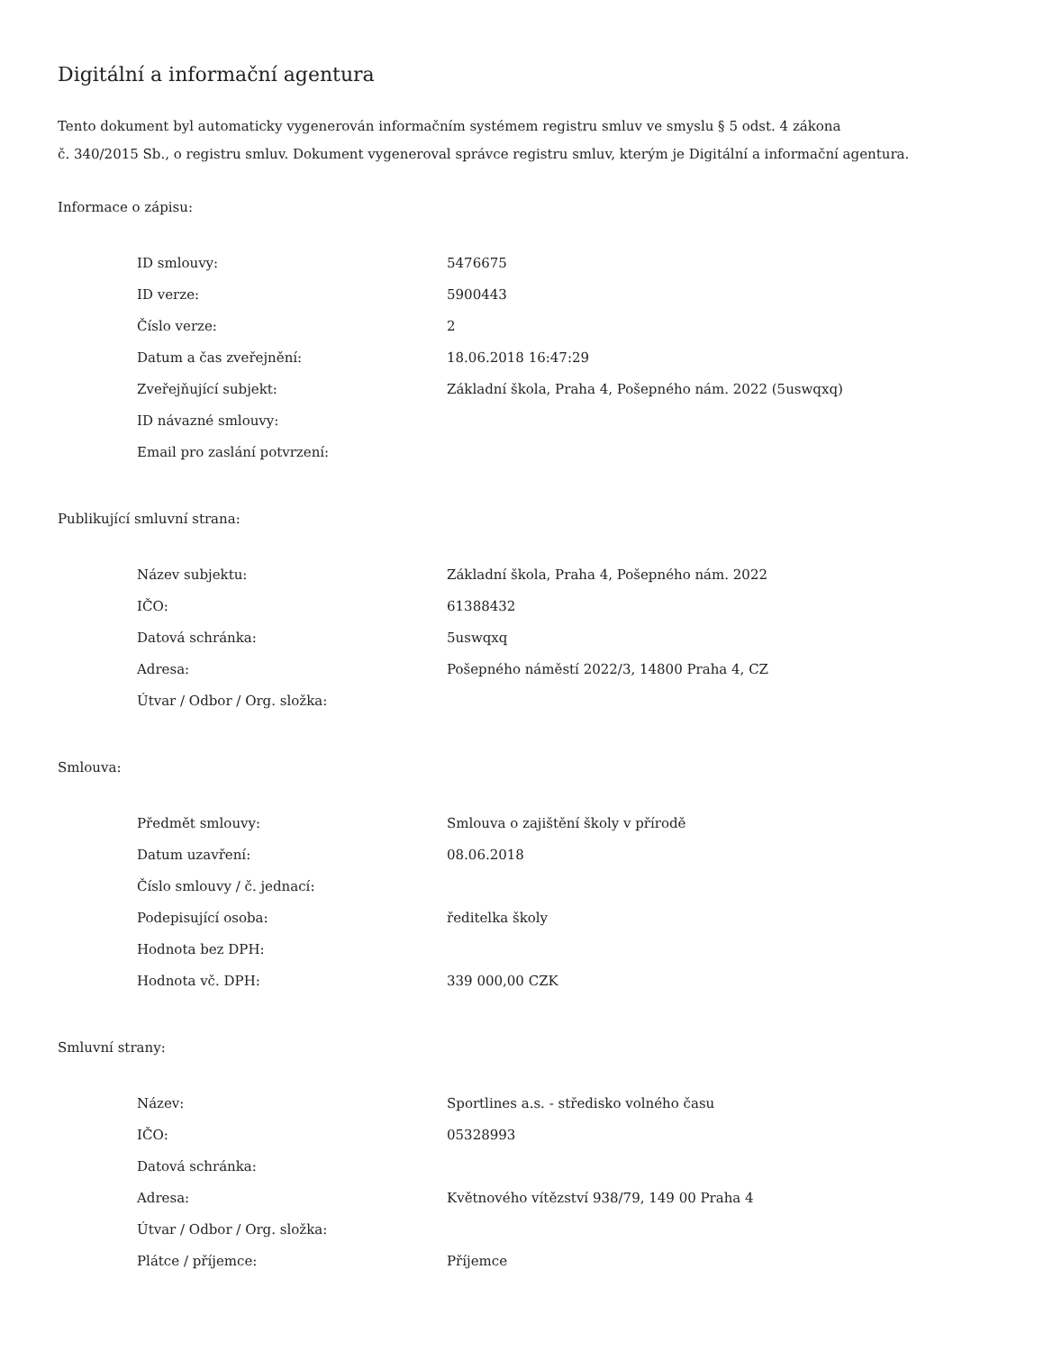Digitální a informační agentura
Tento dokument byl automaticky vygenerován informačním systémem registru smluv ve smyslu § 5 odst. 4 zákona
č. 340/2015 Sb., o registru smluv. Dokument vygeneroval správce registru smluv, kterým je Digitální a informační agentura.
Informace o zápisu:
| ID smlouvy: | 5476675 |
| ID verze: | 5900443 |
| Číslo verze: | 2 |
| Datum a čas zveřejnění: | 18.06.2018 16:47:29 |
| Zveřejňující subjekt: | Základní škola, Praha 4, Pošepného nám. 2022 (5uswqxq) |
| ID návazné smlouvy: | |
| Email pro zaslání potvrzení: | |
Publikující smluvní strana:
| Název subjektu: | Základní škola, Praha 4, Pošepného nám. 2022 |
| IČO: | 61388432 |
| Datová schránka: | 5uswqxq |
| Adresa: | Pošepného náměstí 2022/3, 14800 Praha 4, CZ |
| Útvar / Odbor / Org. složka: | |
Smlouva:
| Předmět smlouvy: | Smlouva o zajištění školy v přírodě |
| Datum uzavření: | 08.06.2018 |
| Číslo smlouvy / č. jednací: | |
| Podepisující osoba: | ředitelka školy |
| Hodnota bez DPH: | |
| Hodnota vč. DPH: | 339 000,00 CZK |
Smluvní strany:
| Název: | Sportlines a.s. - středisko volného času |
| IČO: | 05328993 |
| Datová schránka: | |
| Adresa: | Květnového vítězství 938/79, 149 00 Praha 4 |
| Útvar / Odbor / Org. složka: | |
| Plátce / příjemce: | Příjemce |